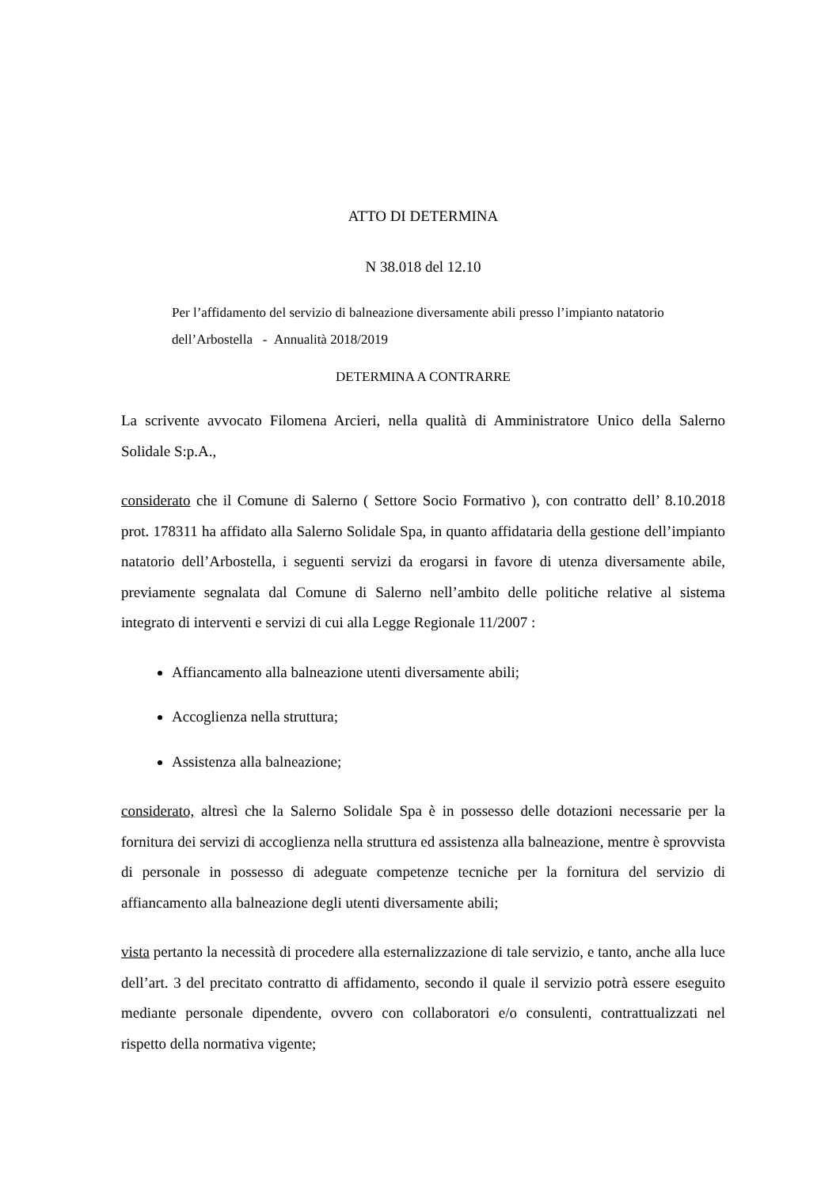ATTO DI DETERMINA
N 38.018 del 12.10
Per l’affidamento del servizio di balneazione diversamente abili presso l’impianto natatorio dell’Arbostella - Annualità 2018/2019
DETERMINA A CONTRARRE
La scrivente avvocato Filomena Arcieri, nella qualità di Amministratore Unico della Salerno Solidale S:p.A.,
considerato che il Comune di Salerno ( Settore Socio Formativo ), con contratto dell’ 8.10.2018 prot. 178311 ha affidato alla Salerno Solidale Spa, in quanto affidataria della gestione dell’impianto natatorio dell’Arbostella, i seguenti servizi da erogarsi in favore di utenza diversamente abile, previamente segnalata dal Comune di Salerno nell’ambito delle politiche relative al sistema integrato di interventi e servizi di cui alla Legge Regionale 11/2007 :
Affiancamento alla balneazione utenti diversamente abili;
Accoglienza nella struttura;
Assistenza alla balneazione;
considerato, altresì che la Salerno Solidale Spa è in possesso delle dotazioni necessarie per la fornitura dei servizi di accoglienza nella struttura ed assistenza alla balneazione, mentre è sprovvista di personale in possesso di adeguate competenze tecniche per la fornitura del servizio di affiancamento alla balneazione degli utenti diversamente abili;
vista pertanto la necessità di procedere alla esternalizzazione di tale servizio, e tanto, anche alla luce dell’art. 3 del precitato contratto di affidamento, secondo il quale il servizio potrà essere eseguito mediante personale dipendente, ovvero con collaboratori e/o consulenti, contrattualizzati nel rispetto della normativa vigente;